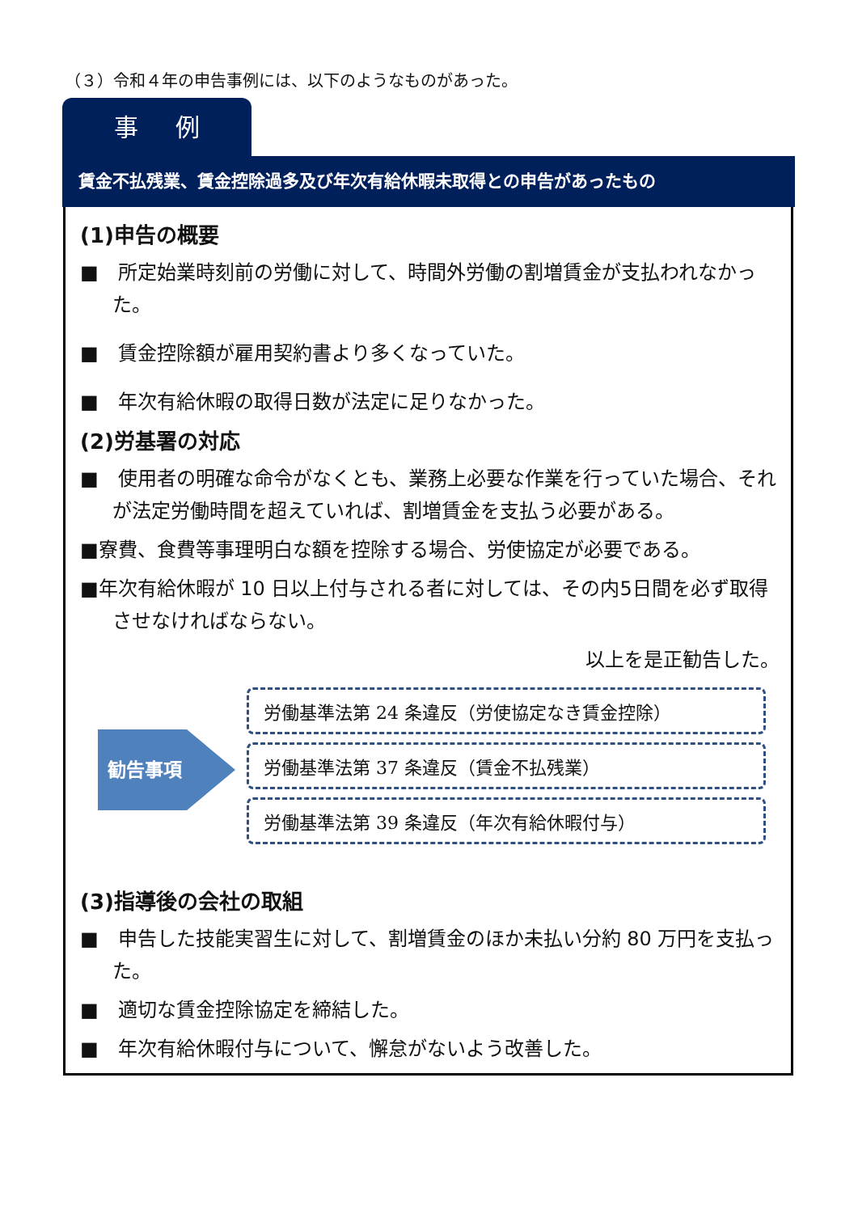（３）令和４年の申告事例には、以下のようなものがあった。
事 例
賃金不払残業、賃金控除過多及び年次有給休暇未取得との申告があったもの
(1)申告の概要
■　所定始業時刻前の労働に対して、時間外労働の割増賃金が支払われなかった。
■　賃金控除額が雇用契約書より多くなっていた。
■　年次有給休暇の取得日数が法定に足りなかった。
(2)労基署の対応
■　使用者の明確な命令がなくとも、業務上必要な作業を行っていた場合、それが法定労働時間を超えていれば、割増賃金を支払う必要がある。
■寮費、食費等事理明白な額を控除する場合、労使協定が必要である。
■年次有給休暇が 10 日以上付与される者に対しては、その内5日間を必ず取得させなければならない。
以上を是正勧告した。
勧告事項
労働基準法第 24 条違反（労使協定なき賃金控除）
労働基準法第 37 条違反（賃金不払残業）
労働基準法第 39 条違反（年次有給休暇付与）
(3)指導後の会社の取組
■　申告した技能実習生に対して、割増賃金のほか未払い分約 80 万円を支払った。
■　適切な賃金控除協定を締結した。
■　年次有給休暇付与について、懈怠がないよう改善した。